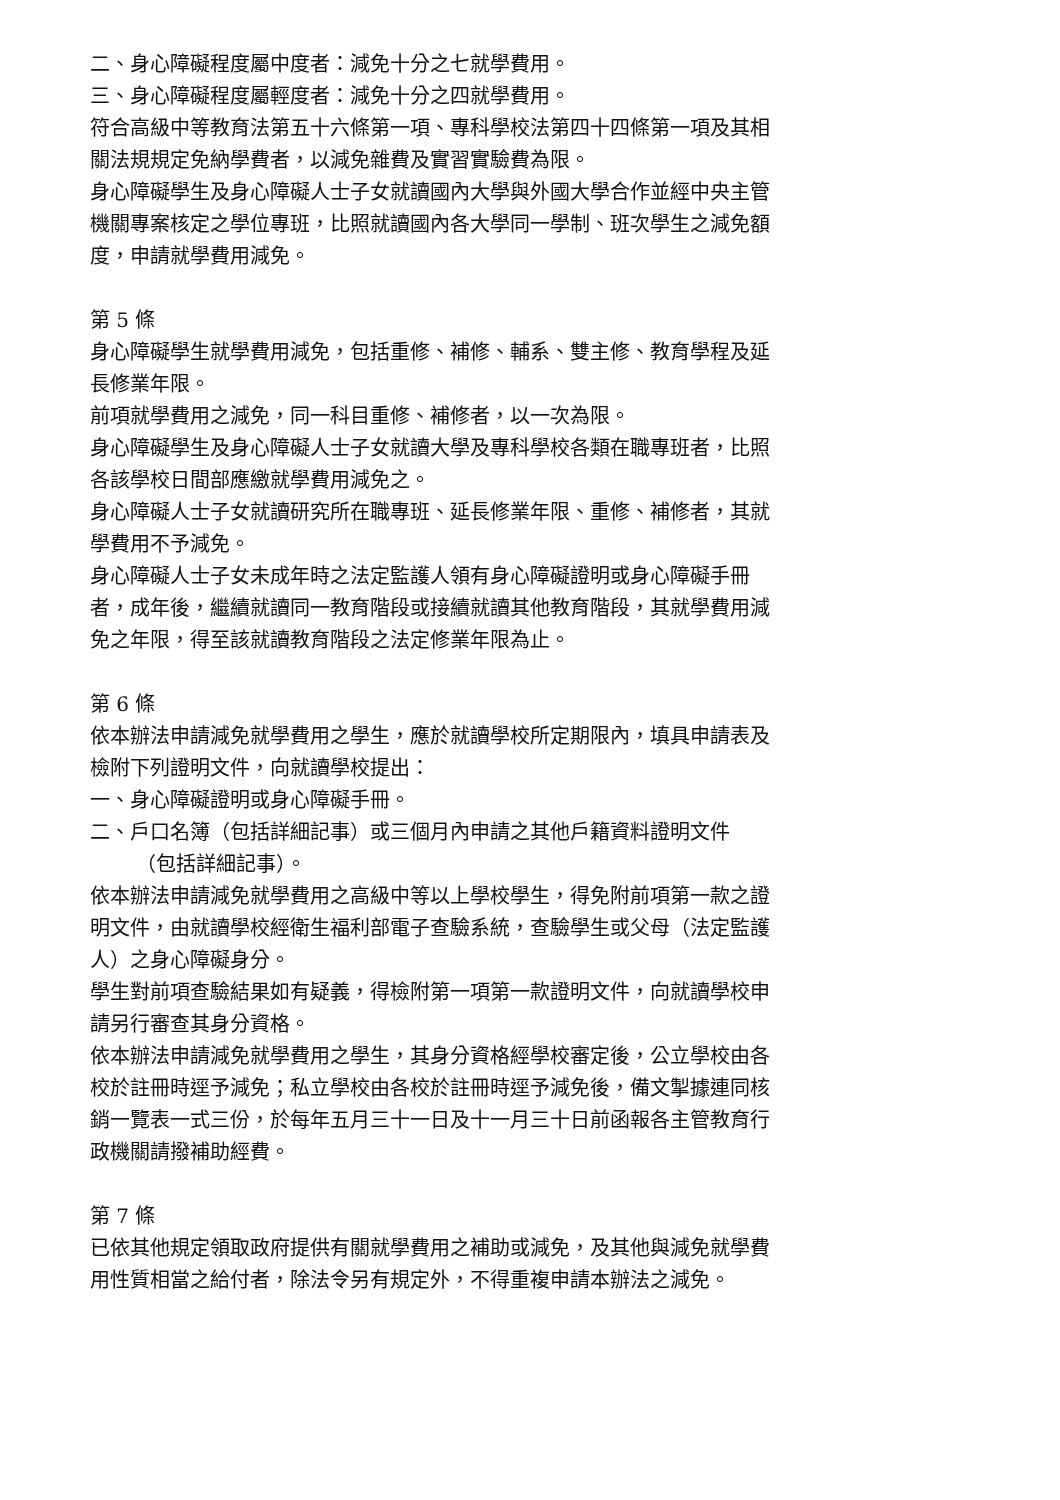二、身心障礙程度屬中度者：減免十分之七就學費用。
三、身心障礙程度屬輕度者：減免十分之四就學費用。
符合高級中等教育法第五十六條第一項、專科學校法第四十四條第一項及其相關法規規定免納學費者，以減免雜費及實習實驗費為限。
身心障礙學生及身心障礙人士子女就讀國內大學與外國大學合作並經中央主管機關專案核定之學位專班，比照就讀國內各大學同一學制、班次學生之減免額度，申請就學費用減免。
第 5 條
身心障礙學生就學費用減免，包括重修、補修、輔系、雙主修、教育學程及延長修業年限。
前項就學費用之減免，同一科目重修、補修者，以一次為限。
身心障礙學生及身心障礙人士子女就讀大學及專科學校各類在職專班者，比照各該學校日間部應繳就學費用減免之。
身心障礙人士子女就讀研究所在職專班、延長修業年限、重修、補修者，其就學費用不予減免。
身心障礙人士子女未成年時之法定監護人領有身心障礙證明或身心障礙手冊者，成年後，繼續就讀同一教育階段或接續就讀其他教育階段，其就學費用減免之年限，得至該就讀教育階段之法定修業年限為止。
第 6 條
依本辦法申請減免就學費用之學生，應於就讀學校所定期限內，填具申請表及檢附下列證明文件，向就讀學校提出：
一、身心障礙證明或身心障礙手冊。
二、戶口名簿（包括詳細記事）或三個月內申請之其他戶籍資料證明文件
（包括詳細記事）。
依本辦法申請減免就學費用之高級中等以上學校學生，得免附前項第一款之證明文件，由就讀學校經衛生福利部電子查驗系統，查驗學生或父母（法定監護人）之身心障礙身分。
學生對前項查驗結果如有疑義，得檢附第一項第一款證明文件，向就讀學校申請另行審查其身分資格。
依本辦法申請減免就學費用之學生，其身分資格經學校審定後，公立學校由各校於註冊時逕予減免；私立學校由各校於註冊時逕予減免後，備文掣據連同核銷一覽表一式三份，於每年五月三十一日及十一月三十日前函報各主管教育行政機關請撥補助經費。
第 7 條
已依其他規定領取政府提供有關就學費用之補助或減免，及其他與減免就學費用性質相當之給付者，除法令另有規定外，不得重複申請本辦法之減免。